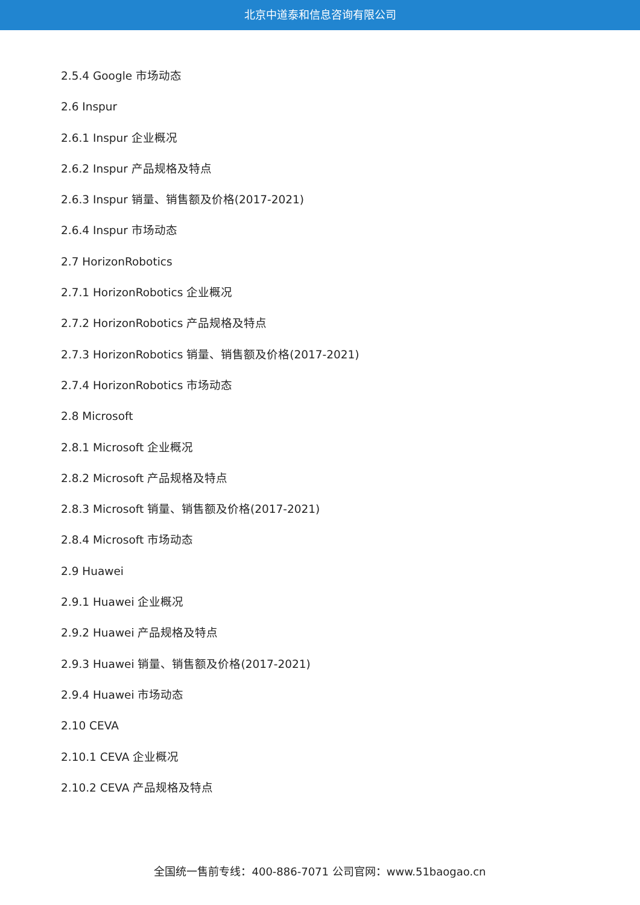北京中道泰和信息咨询有限公司
2.5.4 Google 市场动态
2.6 Inspur
2.6.1 Inspur 企业概况
2.6.2 Inspur 产品规格及特点
2.6.3 Inspur 销量、销售额及价格(2017-2021)
2.6.4 Inspur 市场动态
2.7 HorizonRobotics
2.7.1 HorizonRobotics 企业概况
2.7.2 HorizonRobotics 产品规格及特点
2.7.3 HorizonRobotics 销量、销售额及价格(2017-2021)
2.7.4 HorizonRobotics 市场动态
2.8 Microsoft
2.8.1 Microsoft 企业概况
2.8.2 Microsoft 产品规格及特点
2.8.3 Microsoft 销量、销售额及价格(2017-2021)
2.8.4 Microsoft 市场动态
2.9 Huawei
2.9.1 Huawei 企业概况
2.9.2 Huawei 产品规格及特点
2.9.3 Huawei 销量、销售额及价格(2017-2021)
2.9.4 Huawei 市场动态
2.10 CEVA
2.10.1 CEVA 企业概况
2.10.2 CEVA 产品规格及特点
全国统一售前专线：400-886-7071 公司官网：www.51baogao.cn